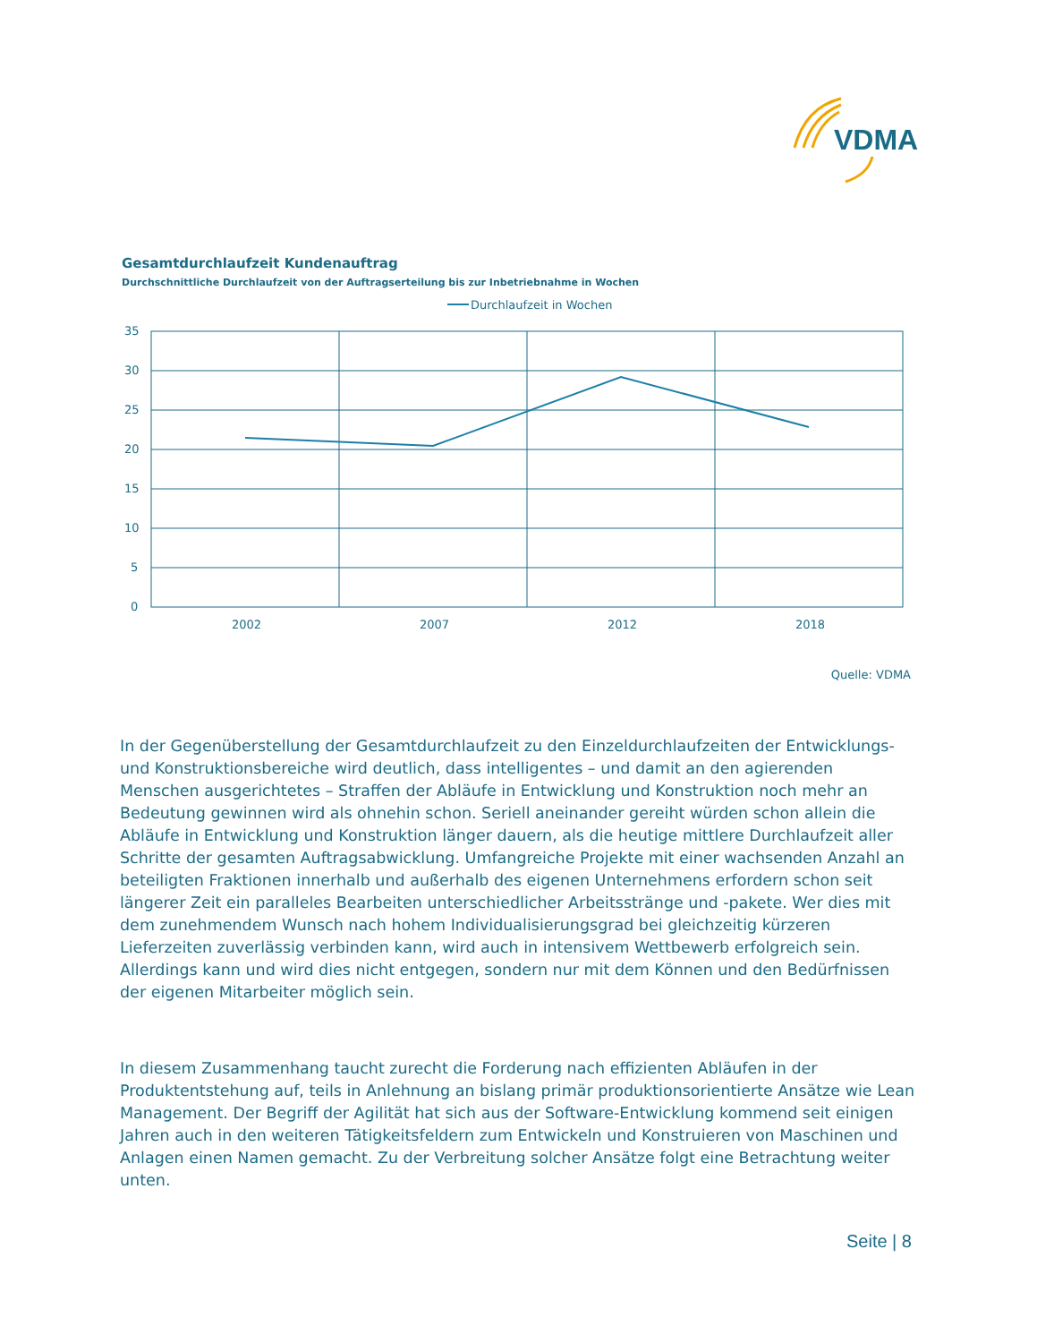VDMA
Gesamtdurchlaufzeit Kundenauftrag
Durchschnittliche Durchlaufzeit von der Auftragserteilung bis zur Inbetriebnahme in Wochen
Durchlaufzeit in Wochen
35
30
25
20
15
10
5
0
2002
2007
2012
2018
Quelle: VDMA
In der Gegenüberstellung der Gesamtdurchlaufzeit zu den Einzeldurchlaufzeiten der Entwicklungs- und Konstruktionsbereiche wird deutlich, dass intelligentes – und damit an den agierenden Menschen ausgerichtetes – Straffen der Abläufe in Entwicklung und Konstruktion noch mehr an Bedeutung gewinnen wird als ohnehin schon. Seriell aneinander gereiht würden schon allein die Abläufe in Entwicklung und Konstruktion länger dauern, als die heutige mittlere Durchlaufzeit aller Schritte der gesamten Auftragsabwicklung. Umfangreiche Projekte mit einer wachsenden Anzahl an beteiligten Fraktionen innerhalb und außerhalb des eigenen Unternehmens erfordern schon seit längerer Zeit ein paralleles Bearbeiten unterschiedlicher Arbeitsstränge und -pakete. Wer dies mit dem zunehmendem Wunsch nach hohem Individualisierungsgrad bei gleichzeitig kürzeren Lieferzeiten zuverlässig verbinden kann, wird auch in intensivem Wettbewerb erfolgreich sein. Allerdings kann und wird dies nicht entgegen, sondern nur mit dem Können und den Bedürfnissen der eigenen Mitarbeiter möglich sein.
In diesem Zusammenhang taucht zurecht die Forderung nach effizienten Abläufen in der Produktentstehung auf, teils in Anlehnung an bislang primär produktionsorientierte Ansätze wie Lean Management. Der Begriff der Agilität hat sich aus der Software-Entwicklung kommend seit einigen Jahren auch in den weiteren Tätigkeitsfeldern zum Entwickeln und Konstruieren von Maschinen und Anlagen einen Namen gemacht. Zu der Verbreitung solcher Ansätze folgt eine Betrachtung weiter unten.
Seite | 8